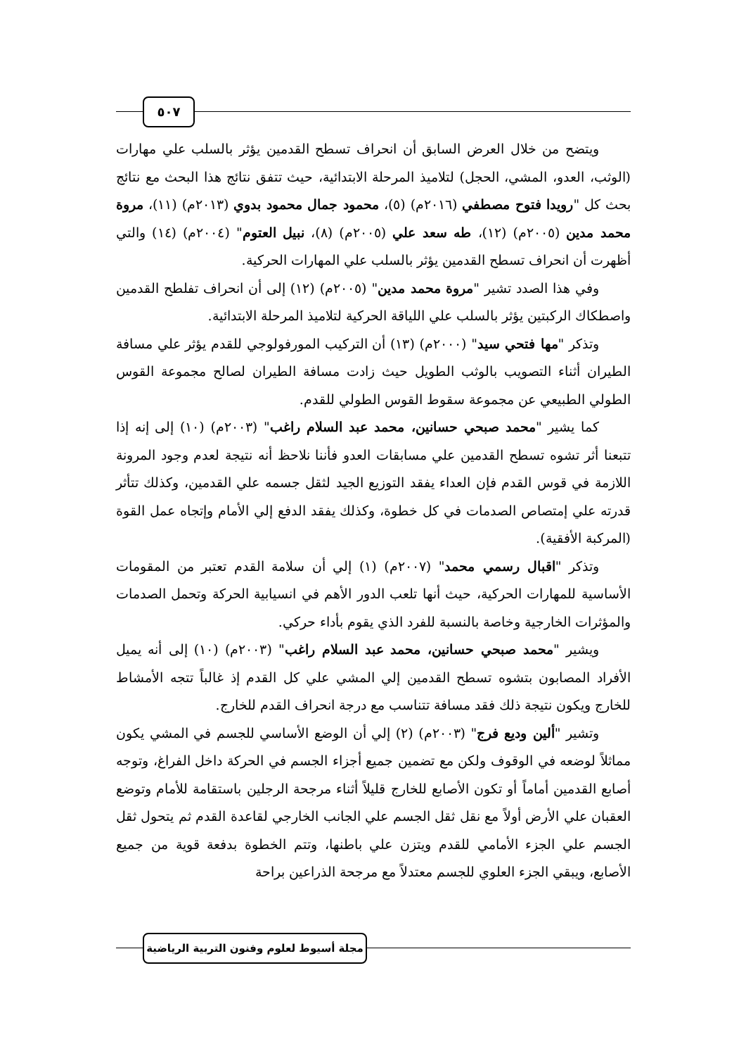٥٠٧
ويتضح من خلال العرض السابق أن انحراف تسطح القدمين يؤثر بالسلب علي مهارات (الوثب، العدو، المشي، الحجل) لتلاميذ المرحلة الابتدائية، حيث تتفق نتائج هذا البحث مع نتائج بحث كل "رويدا فتوح مصطفي (٢٠١٦م) (٥)، محمود جمال محمود بدوي (٢٠١٣م) (١١)، مروة محمد مدين (٢٠٠٥م) (١٢)، طه سعد علي (٢٠٠٥م) (٨)، نبيل العتوم" (٢٠٠٤م) (١٤) والتي أظهرت أن انحراف تسطح القدمين يؤثر بالسلب علي المهارات الحركية.
وفي هذا الصدد تشير "مروة محمد مدين" (٢٠٠٥م) (١٢) إلى أن انحراف تفلطح القدمين واصطكاك الركبتين يؤثر بالسلب علي اللياقة الحركية لتلاميذ المرحلة الابتدائية.
وتذكر "مها فتحي سيد" (٢٠٠٠م) (١٣) أن التركيب المورفولوجي للقدم يؤثر علي مسافة الطيران أثناء التصويب بالوثب الطويل حيث زادت مسافة الطيران لصالح مجموعة القوس الطولي الطبيعي عن مجموعة سقوط القوس الطولي للقدم.
كما يشير "محمد صبحي حسانين، محمد عبد السلام راغب" (٢٠٠٣م) (١٠) إلى إنه إذا تتبعنا أثر تشوه تسطح القدمين علي مسابقات العدو فأننا نلاحظ أنه نتيجة لعدم وجود المرونة اللازمة في قوس القدم فإن العداء يفقد التوزيع الجيد لثقل جسمه علي القدمين، وكذلك تتأثر قدرته علي إمتصاص الصدمات في كل خطوة، وكذلك يفقد الدفع إلي الأمام وإتجاه عمل القوة (المركبة الأفقية).
وتذكر "اقبال رسمي محمد" (٢٠٠٧م) (١) إلي أن سلامة القدم تعتبر من المقومات الأساسية للمهارات الحركية، حيث أنها تلعب الدور الأهم في انسيابية الحركة وتحمل الصدمات والمؤثرات الخارجية وخاصة بالنسبة للفرد الذي يقوم بأداء حركي.
ويشير "محمد صبحي حسانين، محمد عبد السلام راغب" (٢٠٠٣م) (١٠) إلى أنه يميل الأفراد المصابون بتشوه تسطح القدمين إلي المشي علي كل القدم إذ غالباً تتجه الأمشاط للخارج ويكون نتيجة ذلك فقد مسافة تتناسب مع درجة انحراف القدم للخارج.
وتشير "ألين وديع فرج" (٢٠٠٣م) (٢) إلي أن الوضع الأساسي للجسم في المشي يكون مماثلاً لوضعه في الوقوف ولكن مع تضمين جميع أجزاء الجسم في الحركة داخل الفراغ، وتوجه أصابع القدمين أماماً أو تكون الأصابع للخارج قليلاً أثناء مرجحة الرجلين باستقامة للأمام وتوضع العقبان علي الأرض أولاً مع نقل ثقل الجسم علي الجانب الخارجي لقاعدة القدم ثم يتحول ثقل الجسم علي الجزء الأمامي للقدم ويتزن علي باطنها، وتتم الخطوة بدفعة قوية من جميع الأصابع، ويبقي الجزء العلوي للجسم معتدلاً مع مرجحة الذراعين براحة
مجلة أسيوط لعلوم وفنون التربية الرياضية